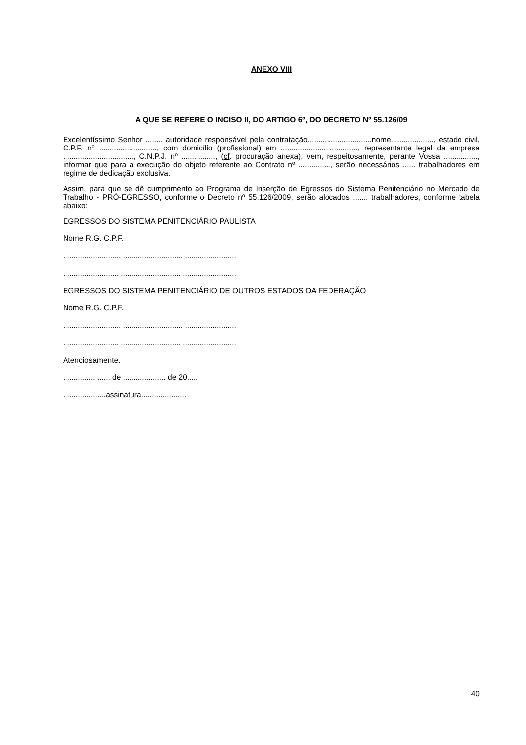ANEXO VIII
A QUE SE REFERE O INCISO II, DO ARTIGO 6º, DO DECRETO Nº 55.126/09
Excelentíssimo Senhor ........ autoridade responsável pela contratação..............................nome...................., estado civil, C.P.F. nº ..........................., com domicílio (profissional) em ...................................., representante legal da empresa ................................., C.N.P.J. nº ................, (cf. procuração anexa), vem, respeitosamente, perante Vossa ................, informar que para a execução do objeto referente ao Contrato nº ..............., serão necessários ...... trabalhadores em regime de dedicação exclusiva.
Assim, para que se dê cumprimento ao Programa de Inserção de Egressos do Sistema Penitenciário no Mercado de Trabalho - PRÓ-EGRESSO, conforme o Decreto nº 55.126/2009, serão alocados ....... trabalhadores, conforme tabela abaixo:
EGRESSOS DO SISTEMA PENITENCIÁRIO PAULISTA
Nome R.G. C.P.F.
........................... ............................ ........................
.......................... ............................ .........................
EGRESSOS DO SISTEMA PENITENCIÁRIO DE OUTROS ESTADOS DA FEDERAÇÃO
Nome R.G. C.P.F.
........................... ............................ ........................
.......................... ............................ .........................
Atenciosamente.
.............., ...... de .................... de 20.....
....................assinatura.....................
40